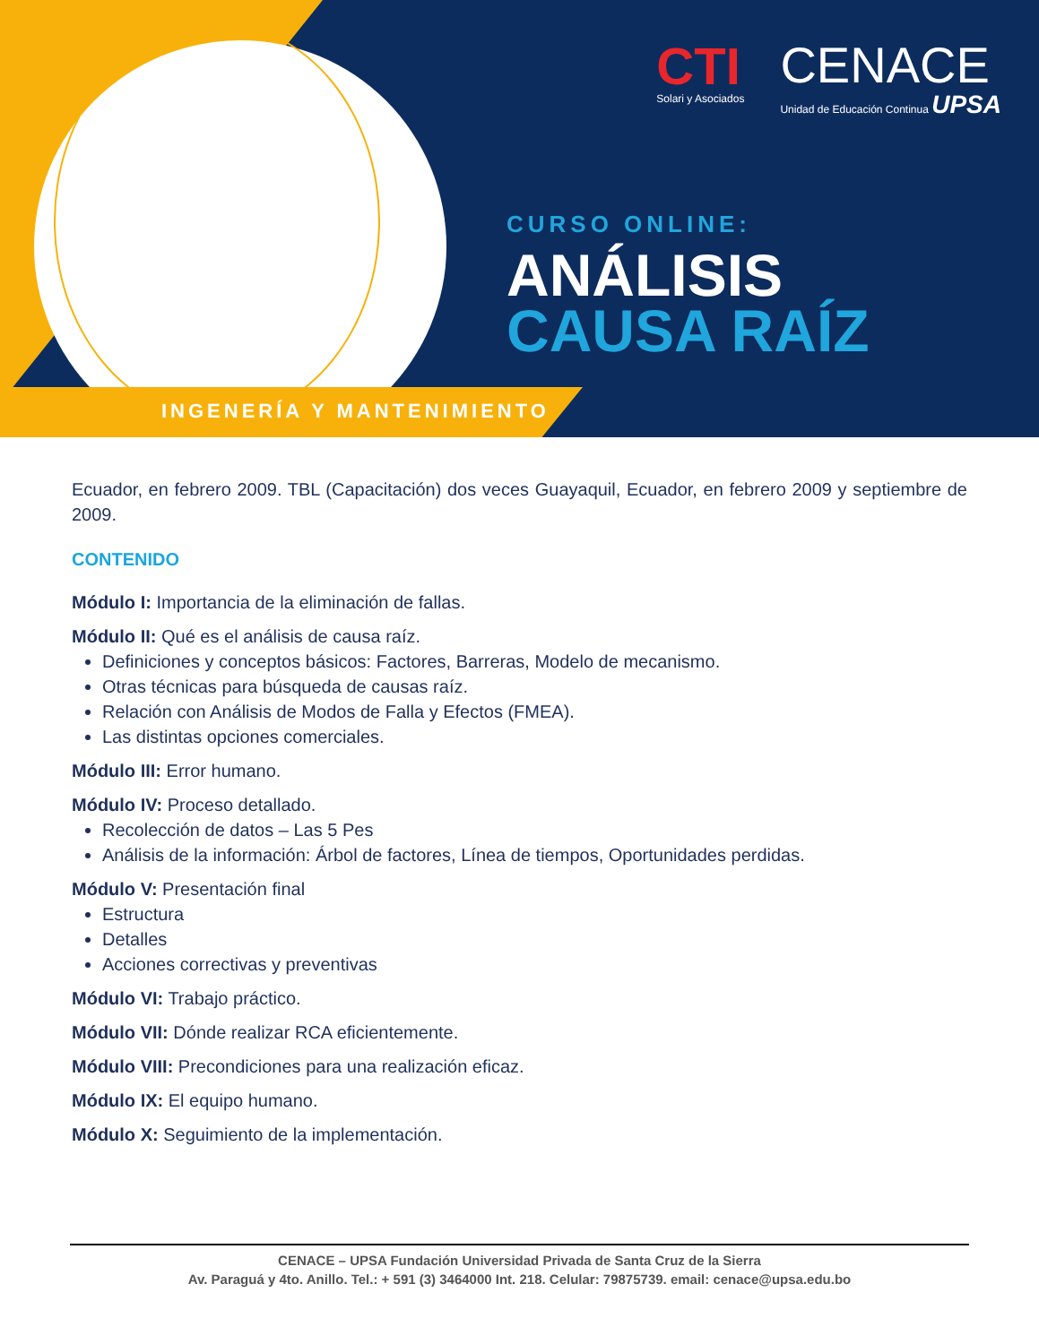CTI
Solari y Asociados
CENACE
Unidad de Educación Continua UPSA
CURSO ONLINE:
ANÁLISIS
CAUSA RAÍZ
INGENERÍA Y MANTENIMIENTO
Ecuador, en febrero 2009. TBL (Capacitación) dos veces Guayaquil, Ecuador, en febrero 2009 y septiembre de 2009.
CONTENIDO
Módulo I: Importancia de la eliminación de fallas.
Módulo II: Qué es el análisis de causa raíz.
Definiciones y conceptos básicos: Factores, Barreras, Modelo de mecanismo.
Otras técnicas para búsqueda de causas raíz.
Relación con Análisis de Modos de Falla y Efectos (FMEA).
Las distintas opciones comerciales.
Módulo III: Error humano.
Módulo IV: Proceso detallado.
Recolección de datos – Las 5 Pes
Análisis de la información: Árbol de factores, Línea de tiempos, Oportunidades perdidas.
Módulo V: Presentación final
Estructura
Detalles
Acciones correctivas y preventivas
Módulo VI: Trabajo práctico.
Módulo VII: Dónde realizar RCA eficientemente.
Módulo VIII: Precondiciones para una realización eficaz.
Módulo IX: El equipo humano.
Módulo X: Seguimiento de la implementación.
CENACE – UPSA Fundación Universidad Privada de Santa Cruz de la Sierra
Av. Paraguá y 4to. Anillo. Tel.: + 591 (3) 3464000 Int. 218. Celular: 79875739. email: cenace@upsa.edu.bo